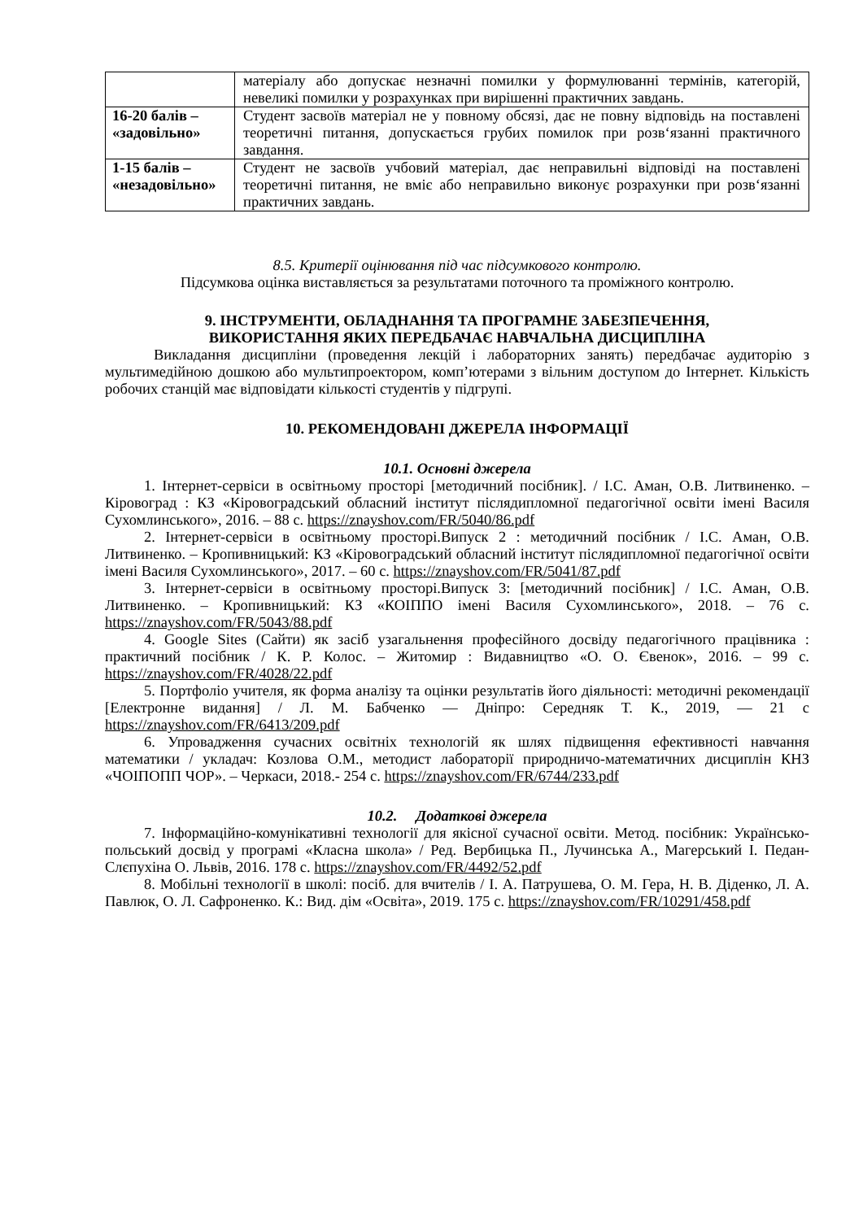| | матеріалу або допускає незначні помилки у формулюванні термінів, категорій, невеликі помилки у розрахунках при вирішенні практичних завдань. |
| 16-20 балів – «задовільно» | Студент засвоїв матеріал не у повному обсязі, дає не повну відповідь на поставлені теоретичні питання, допускається грубих помилок при розв‘язанні практичного завдання. |
| 1-15 балів – «незадовільно» | Студент не засвоїв учбовий матеріал, дає неправильні відповіді на поставлені теоретичні питання, не вміє або неправильно виконує розрахунки при розв‘язанні практичних завдань. |
8.5. Критерії оцінювання під час підсумкового контролю.
Підсумкова оцінка виставляється за результатами поточного та проміжного контролю.
9. ІНСТРУМЕНТИ, ОБЛАДНАННЯ ТА ПРОГРАМНЕ ЗАБЕЗПЕЧЕННЯ,
ВИКОРИСТАННЯ ЯКИХ ПЕРЕДБАЧАЄ НАВЧАЛЬНА ДИСЦИПЛІНА
Викладання дисципліни (проведення лекцій і лабораторних занять) передбачає аудиторію з мультимедійною дошкою або мультипроектором, комп’ютерами з вільним доступом до Інтернет. Кількість робочих станцій має відповідати кількості студентів у підгрупі.
10. РЕКОМЕНДОВАНІ ДЖЕРЕЛА ІНФОРМАЦІЇ
10.1. Основні джерела
1. Інтернет-сервіси в освітньому просторі [методичний посібник]. / І.С. Аман, О.В. Литвиненко. – Кіровоград : КЗ «Кіровоградський обласний інститут післядипломної педагогічної освіти імені Василя Сухомлинського», 2016. – 88 с. https://znayshov.com/FR/5040/86.pdf
2. Інтернет-сервіси в освітньому просторі.Випуск 2 : методичний посібник / І.С. Аман, О.В. Литвиненко. – Кропивницький: КЗ «Кіровоградський обласний інститут післядипломної педагогічної освіти імені Василя Сухомлинського», 2017. – 60 с. https://znayshov.com/FR/5041/87.pdf
3. Інтернет-сервіси в освітньому просторі.Випуск 3: [методичний посібник] / І.С. Аман, О.В. Литвиненко. – Кропивницький: КЗ «КОІППО імені Василя Сухомлинського», 2018. – 76 с. https://znayshov.com/FR/5043/88.pdf
4. Google Sites (Сайти) як засіб узагальнення професійного досвіду педагогічного працівника : практичний посібник / К. Р. Колос. – Житомир : Видавництво «О. О. Євенок», 2016. – 99 с. https://znayshov.com/FR/4028/22.pdf
5. Портфоліо учителя, як форма аналізу та оцінки результатів його діяльності: методичні рекомендації [Електронне видання] / Л. М. Бабченко — Дніпро: Середняк Т. К., 2019, — 21 с https://znayshov.com/FR/6413/209.pdf
6. Упровадження сучасних освітніх технологій як шлях підвищення ефективності навчання математики / укладач: Козлова О.М., методист лабораторії природничо-математичних дисциплін КНЗ «ЧОІПОПП ЧОР». – Черкаси, 2018.- 254 с. https://znayshov.com/FR/6744/233.pdf
10.2. Додаткові джерела
7. Інформаційно-комунікативні технології для якісної сучасної освіти. Метод. посібник: Українсько-польський досвід у програмі «Класна школа» / Ред. Вербицька П., Лучинська А., Магерський І. Педан-Слєпухіна О. Львів, 2016. 178 с. https://znayshov.com/FR/4492/52.pdf
8. Мобільні технології в школі: посіб. для вчителів / І. А. Патрушева, О. М. Гера, Н. В. Діденко, Л. А. Павлюк, О. Л. Сафроненко. К.: Вид. дім «Освіта», 2019. 175 с. https://znayshov.com/FR/10291/458.pdf